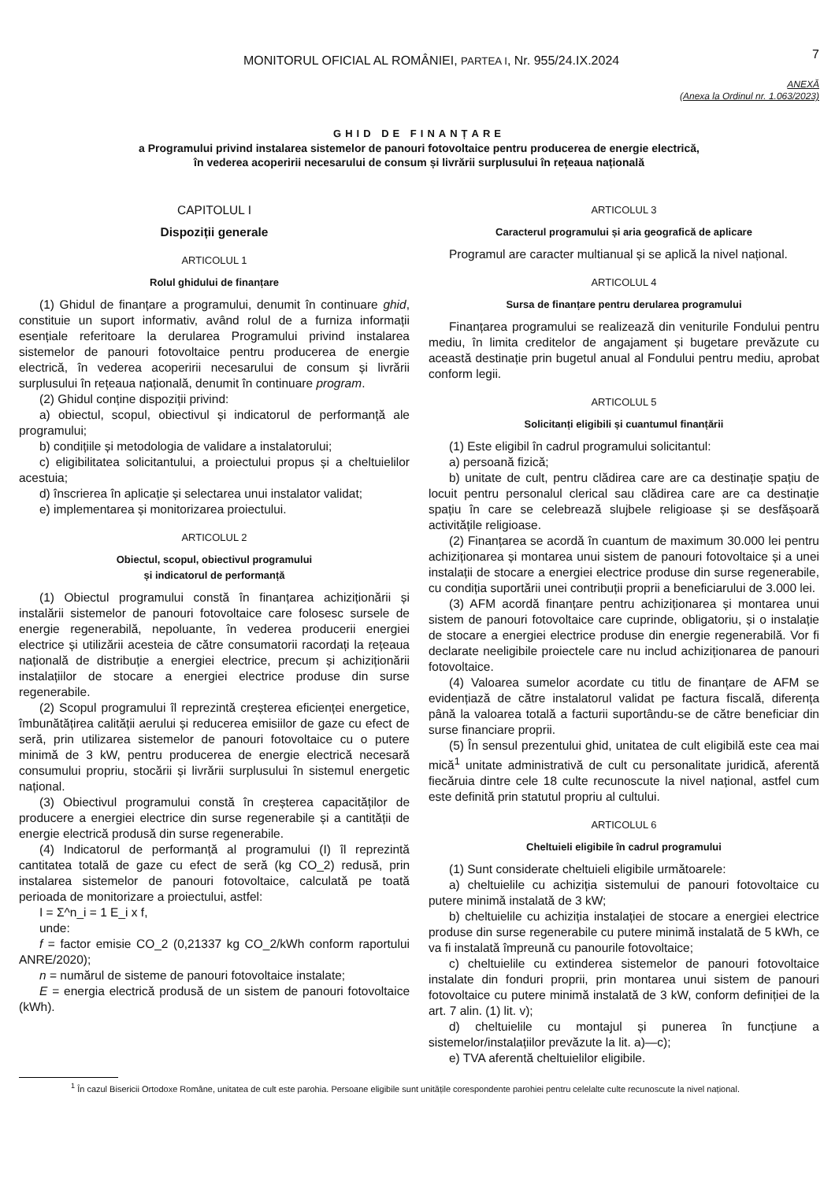MONITORUL OFICIAL AL ROMÂNIEI, PARTEA I, Nr. 955/24.IX.2024
7
ANEXĂ
(Anexa la Ordinul nr. 1.063/2023)
GHID DE FINANȚARE
a Programului privind instalarea sistemelor de panouri fotovoltaice pentru producerea de energie electrică,
în vederea acoperirii necesarului de consum și livrării surplusului în rețeaua națională
CAPITOLUL I
Dispoziții generale
ARTICOLUL 1
Rolul ghidului de finanțare
(1) Ghidul de finanțare a programului, denumit în continuare ghid, constituie un suport informativ, având rolul de a furniza informații esențiale referitoare la derularea Programului privind instalarea sistemelor de panouri fotovoltaice pentru producerea de energie electrică, în vederea acoperirii necesarului de consum și livrării surplusului în rețeaua națională, denumit în continuare program.
(2) Ghidul conține dispoziții privind:
a) obiectul, scopul, obiectivul și indicatorul de performanță ale programului;
b) condițiile și metodologia de validare a instalatorului;
c) eligibilitatea solicitantului, a proiectului propus și a cheltuielilor acestuia;
d) înscrierea în aplicație și selectarea unui instalator validat;
e) implementarea și monitorizarea proiectului.
ARTICOLUL 2
Obiectul, scopul, obiectivul programului
și indicatorul de performanță
(1) Obiectul programului constă în finanțarea achiziționării și instalării sistemelor de panouri fotovoltaice care folosesc sursele de energie regenerabilă, nepoluante, în vederea producerii energiei electrice și utilizării acesteia de către consumatorii racordați la rețeaua națională de distribuție a energiei electrice, precum și achiziționării instalațiilor de stocare a energiei electrice produse din surse regenerabile.
(2) Scopul programului îl reprezintă creșterea eficienței energetice, îmbunătățirea calității aerului și reducerea emisiilor de gaze cu efect de seră, prin utilizarea sistemelor de panouri fotovoltaice cu o putere minimă de 3 kW, pentru producerea de energie electrică necesară consumului propriu, stocării și livrării surplusului în sistemul energetic național.
(3) Obiectivul programului constă în creșterea capacităților de producere a energiei electrice din surse regenerabile și a cantității de energie electrică produsă din surse regenerabile.
(4) Indicatorul de performanță al programului (I) îl reprezintă cantitatea totală de gaze cu efect de seră (kg CO_2) redusă, prin instalarea sistemelor de panouri fotovoltaice, calculată pe toată perioada de monitorizare a proiectului, astfel:
I = Σ^n_i = 1 E_i x f,
unde:
f = factor emisie CO_2 (0,21337 kg CO_2/kWh conform raportului ANRE/2020);
n = numărul de sisteme de panouri fotovoltaice instalate;
E = energia electrică produsă de un sistem de panouri fotovoltaice (kWh).
ARTICOLUL 3
Caracterul programului și aria geografică de aplicare
Programul are caracter multianual și se aplică la nivel național.
ARTICOLUL 4
Sursa de finanțare pentru derularea programului
Finanțarea programului se realizează din veniturile Fondului pentru mediu, în limita creditelor de angajament și bugetare prevăzute cu această destinație prin bugetul anual al Fondului pentru mediu, aprobat conform legii.
ARTICOLUL 5
Solicitanți eligibili și cuantumul finanțării
(1) Este eligibil în cadrul programului solicitantul:
a) persoană fizică;
b) unitate de cult, pentru clădirea care are ca destinație spațiu de locuit pentru personalul clerical sau clădirea care are ca destinație spațiu în care se celebrează slujbele religioase și se desfășoară activitățile religioase.
(2) Finanțarea se acordă în cuantum de maximum 30.000 lei pentru achiziționarea și montarea unui sistem de panouri fotovoltaice și a unei instalații de stocare a energiei electrice produse din surse regenerabile, cu condiția suportării unei contribuții proprii a beneficiarului de 3.000 lei.
(3) AFM acordă finanțare pentru achiziționarea și montarea unui sistem de panouri fotovoltaice care cuprinde, obligatoriu, și o instalație de stocare a energiei electrice produse din energie regenerabilă. Vor fi declarate neeligibile proiectele care nu includ achiziționarea de panouri fotovoltaice.
(4) Valoarea sumelor acordate cu titlu de finanțare de AFM se evidențiază de către instalatorul validat pe factura fiscală, diferența până la valoarea totală a facturii suportându-se de către beneficiar din surse financiare proprii.
(5) În sensul prezentului ghid, unitatea de cult eligibilă este cea mai mică<sup>1</sup> unitate administrativă de cult cu personalitate juridică, aferentă fiecăruia dintre cele 18 culte recunoscute la nivel național, astfel cum este definită prin statutul propriu al cultului.
ARTICOLUL 6
Cheltuieli eligibile în cadrul programului
(1) Sunt considerate cheltuieli eligibile următoarele:
a) cheltuielile cu achiziția sistemului de panouri fotovoltaice cu putere minimă instalată de 3 kW;
b) cheltuielile cu achiziția instalației de stocare a energiei electrice produse din surse regenerabile cu putere minimă instalată de 5 kWh, ce va fi instalată împreună cu panourile fotovoltaice;
c) cheltuielile cu extinderea sistemelor de panouri fotovoltaice instalate din fonduri proprii, prin montarea unui sistem de panouri fotovoltaice cu putere minimă instalată de 3 kW, conform definiției de la art. 7 alin. (1) lit. v);
d) cheltuielile cu montajul și punerea în funcțiune a sistemelor/instalațiilor prevăzute la lit. a)—c);
e) TVA aferentă cheltuielilor eligibile.
<sup>1</sup> În cazul Bisericii Ortodoxe Române, unitatea de cult este parohia. Persoane eligibile sunt unitățile corespondente parohiei pentru celelalte culte recunoscute la nivel național.